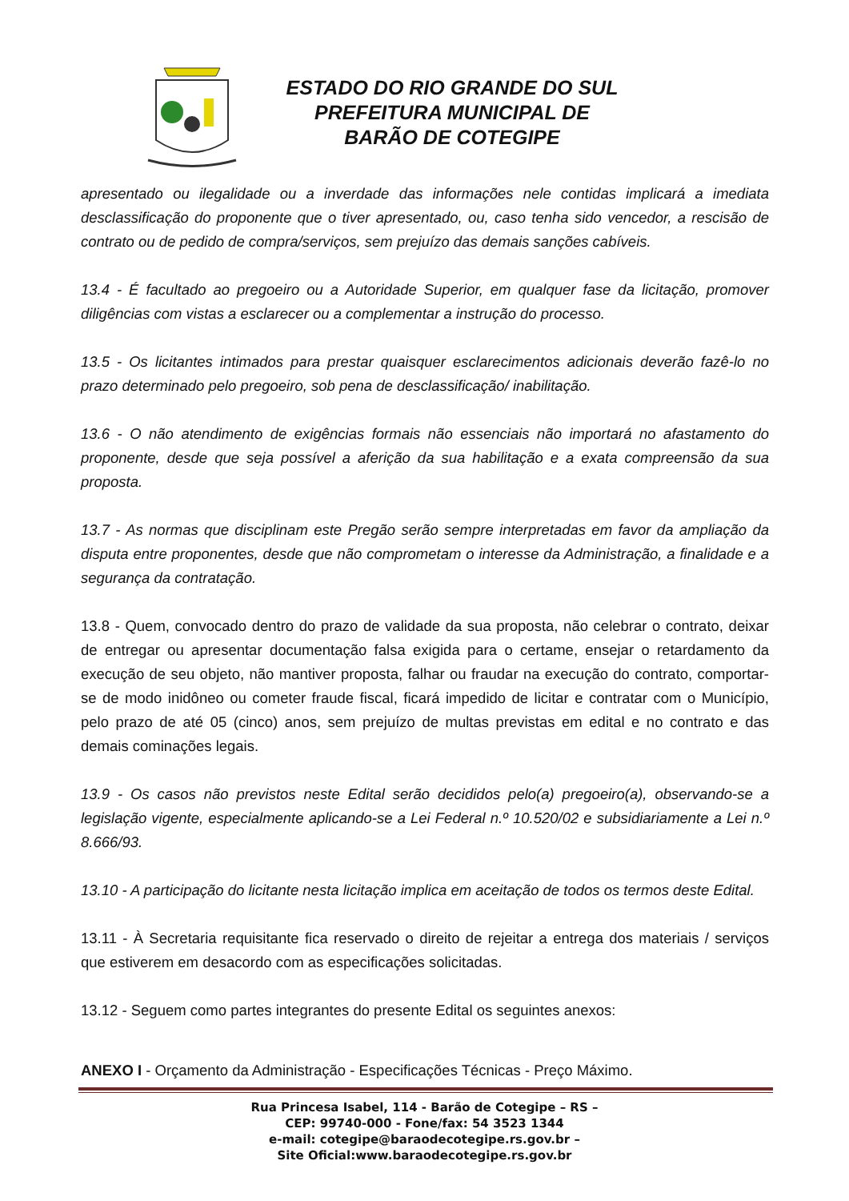ESTADO DO RIO GRANDE DO SUL
PREFEITURA MUNICIPAL DE
BARÃO DE COTEGIPE
apresentado ou ilegalidade ou a inverdade das informações nele contidas implicará a imediata desclassificação do proponente que o tiver apresentado, ou, caso tenha sido vencedor, a rescisão de contrato ou de pedido de compra/serviços, sem prejuízo das demais sanções cabíveis.
13.4 - É facultado ao pregoeiro ou a Autoridade Superior, em qualquer fase da licitação, promover diligências com vistas a esclarecer ou a complementar a instrução do processo.
13.5 - Os licitantes intimados para prestar quaisquer esclarecimentos adicionais deverão fazê-lo no prazo determinado pelo pregoeiro, sob pena de desclassificação/ inabilitação.
13.6 - O não atendimento de exigências formais não essenciais não importará no afastamento do proponente, desde que seja possível a aferição da sua habilitação e a exata compreensão da sua proposta.
13.7 - As normas que disciplinam este Pregão serão sempre interpretadas em favor da ampliação da disputa entre proponentes, desde que não comprometam o interesse da Administração, a finalidade e a segurança da contratação.
13.8 - Quem, convocado dentro do prazo de validade da sua proposta, não celebrar o contrato, deixar de entregar ou apresentar documentação falsa exigida para o certame, ensejar o retardamento da execução de seu objeto, não mantiver proposta, falhar ou fraudar na execução do contrato, comportar-se de modo inidôneo ou cometer fraude fiscal, ficará impedido de licitar e contratar com o Município, pelo prazo de até 05 (cinco) anos, sem prejuízo de multas previstas em edital e no contrato e das demais cominações legais.
13.9 - Os casos não previstos neste Edital serão decididos pelo(a) pregoeiro(a), observando-se a legislação vigente, especialmente aplicando-se a Lei Federal n.º 10.520/02 e subsidiariamente a Lei n.º 8.666/93.
13.10 - A participação do licitante nesta licitação implica em aceitação de todos os termos deste Edital.
13.11 - À Secretaria requisitante fica reservado o direito de rejeitar a entrega dos materiais / serviços que estiverem em desacordo com as especificações solicitadas.
13.12 - Seguem como partes integrantes do presente Edital os seguintes anexos:
ANEXO I - Orçamento da Administração - Especificações Técnicas - Preço Máximo.
Rua Princesa Isabel, 114 - Barão de Cotegipe – RS –
CEP: 99740-000 - Fone/fax: 54 3523 1344
e-mail: cotegipe@baraodecotegipe.rs.gov.br –
Site Oficial:www.baraodecotegipe.rs.gov.br